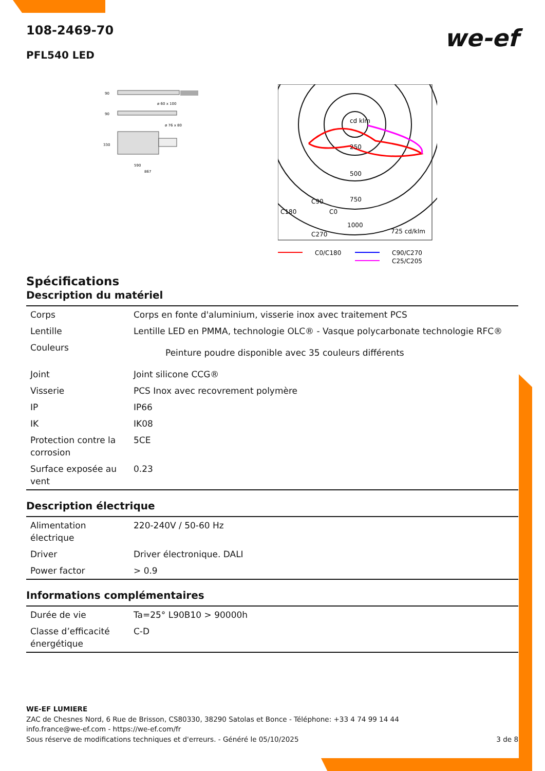108-2469-70
PFL540 LED
we-ef
90
ø 60 x 100
90
ø 76 x 80
330
590
867
cd klm
250
500
750
1000
C90
C180
C0
C270
725 cd/klm
C0/C180
C90/C270
C25/C205
Spécifications
Description du matériel
| Corps | Corps en fonte d'aluminium, visserie inox avec traitement PCS |
| Lentille | Lentille LED en PMMA, technologie OLC® - Vasque polycarbonate technologie RFC® |
| Couleurs | Peinture poudre disponible avec 35 couleurs différents |
| Joint | Joint silicone CCG® |
| Visserie | PCS Inox avec recovrement polymère |
| IP | IP66 |
| IK | IK08 |
| Protection contre la corrosion | 5CE |
| Surface exposée au vent | 0.23 |
Description électrique
| Alimentation électrique | 220-240V / 50-60 Hz |
| Driver | Driver électronique. DALI |
| Power factor | > 0.9 |
Informations complémentaires
| Durée de vie | Ta=25° L90B10 > 90000h |
| Classe d’efficacité énergétique | C-D |
WE-EF LUMIERE
ZAC de Chesnes Nord, 6 Rue de Brisson, CS80330, 38290 Satolas et Bonce - Téléphone: +33 4 74 99 14 44
info.france@we-ef.com - https://we-ef.com/fr
Sous réserve de modifications techniques et d'erreurs. - Généré le 05/10/2025 3 de 8